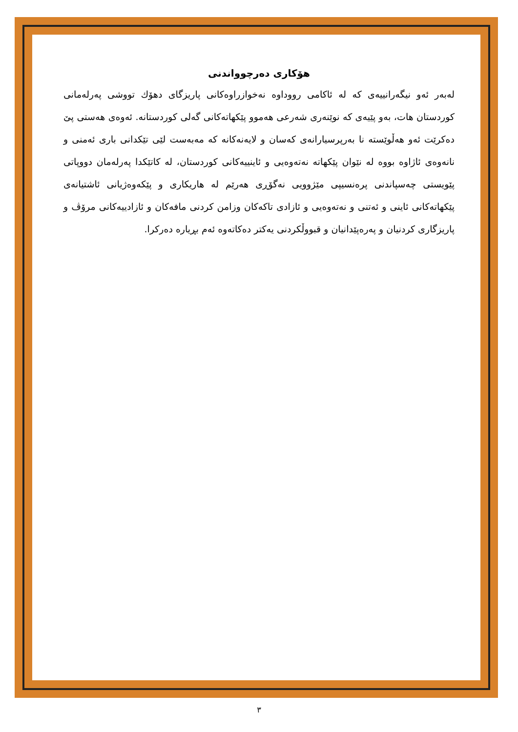هۆکاری دەرچوواندنی
لەبەر ئەو نیگەرانییەی کە لە ئاکامی رووداوە نەخوازراوەکانی پاریزگای دهۆك تووشی پەرلەمانی کوردستان هات، بەو پێیەی کە نوێنەری شەرعی هەموو پێکهاتەکانی گەلی کوردستانە. ئەوەی هەستی پێ دەکرێت ئەو هەڵوێستە نا بەرپرسیارانەی کەسان و لایەنەکانە کە مەبەست لێی تێکدانی باری ئەمنی و نانەوەی ئاژاوە بووە لە نێوان پێکهاتە نەتەوەیی و ئاینییەکانی کوردستان، لە کاتێکدا پەرلەمان دووپاتی پێویستی چەسپاندنی پرەنسیپی مێژوویی نەگۆڕی هەرێم لە هاریکاری و پێکەوەژیانی ئاشتیانەی پێکهاتەکانی ئاینی و ئەتنی و نەتەوەیی و ئازادی تاکەکان وزامن کردنی مافەکان و ئازادییەکانی مرۆڤ و پاریزگاری کردنیان و پەرەپێدانیان و قبووڵکردنی یەکتر دەکاتەوە ئەم بڕیارە دەرکرا.
٣